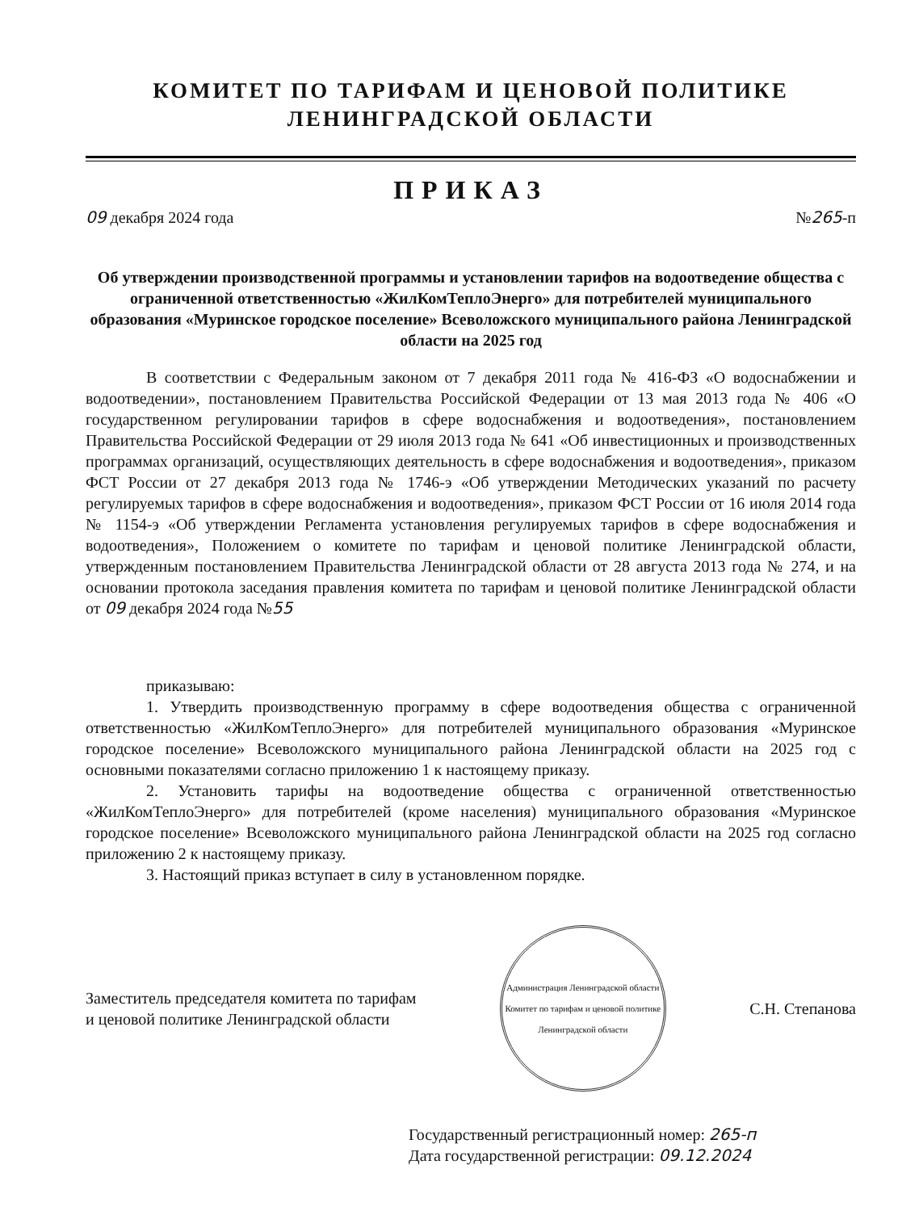КОМИТЕТ ПО ТАРИФАМ И ЦЕНОВОЙ ПОЛИТИКЕ
ЛЕНИНГРАДСКОЙ ОБЛАСТИ
ПРИКАЗ
09 декабря 2024 года №265-п
Об утверждении производственной программы и установлении тарифов на водоотведение общества с ограниченной ответственностью «ЖилКомТеплоЭнерго» для потребителей муниципального образования «Муринское городское поселение» Всеволожского муниципального района Ленинградской области на 2025 год
В соответствии с Федеральным законом от 7 декабря 2011 года № 416-ФЗ «О водоснабжении и водоотведении», постановлением Правительства Российской Федерации от 13 мая 2013 года № 406 «О государственном регулировании тарифов в сфере водоснабжения и водоотведения», постановлением Правительства Российской Федерации от 29 июля 2013 года № 641 «Об инвестиционных и производственных программах организаций, осуществляющих деятельность в сфере водоснабжения и водоотведения», приказом ФСТ России от 27 декабря 2013 года № 1746-э «Об утверждении Методических указаний по расчету регулируемых тарифов в сфере водоснабжения и водоотведения», приказом ФСТ России от 16 июля 2014 года № 1154-э «Об утверждении Регламента установления регулируемых тарифов в сфере водоснабжения и водоотведения», Положением о комитете по тарифам и ценовой политике Ленинградской области, утвержденным постановлением Правительства Ленинградской области от 28 августа 2013 года № 274, и на основании протокола заседания правления комитета по тарифам и ценовой политике Ленинградской области от 09 декабря 2024 года №55
приказываю:
1. Утвердить производственную программу в сфере водоотведения общества с ограниченной ответственностью «ЖилКомТеплоЭнерго» для потребителей муниципального образования «Муринское городское поселение» Всеволожского муниципального района Ленинградской области на 2025 год с основными показателями согласно приложению 1 к настоящему приказу.
2. Установить тарифы на водоотведение общества с ограниченной ответственностью «ЖилКомТеплоЭнерго» для потребителей (кроме населения) муниципального образования «Муринское городское поселение» Всеволожского муниципального района Ленинградской области на 2025 год согласно приложению 2 к настоящему приказу.
3. Настоящий приказ вступает в силу в установленном порядке.
Заместитель председателя комитета по тарифам
и ценовой политике Ленинградской области
Администрация Ленинградской области
Комитет по тарифам и ценовой политике Ленинградской области
С.Н. Степанова
Государственный регистрационный номер: 265-п
Дата государственной регистрации: 09.12.2024